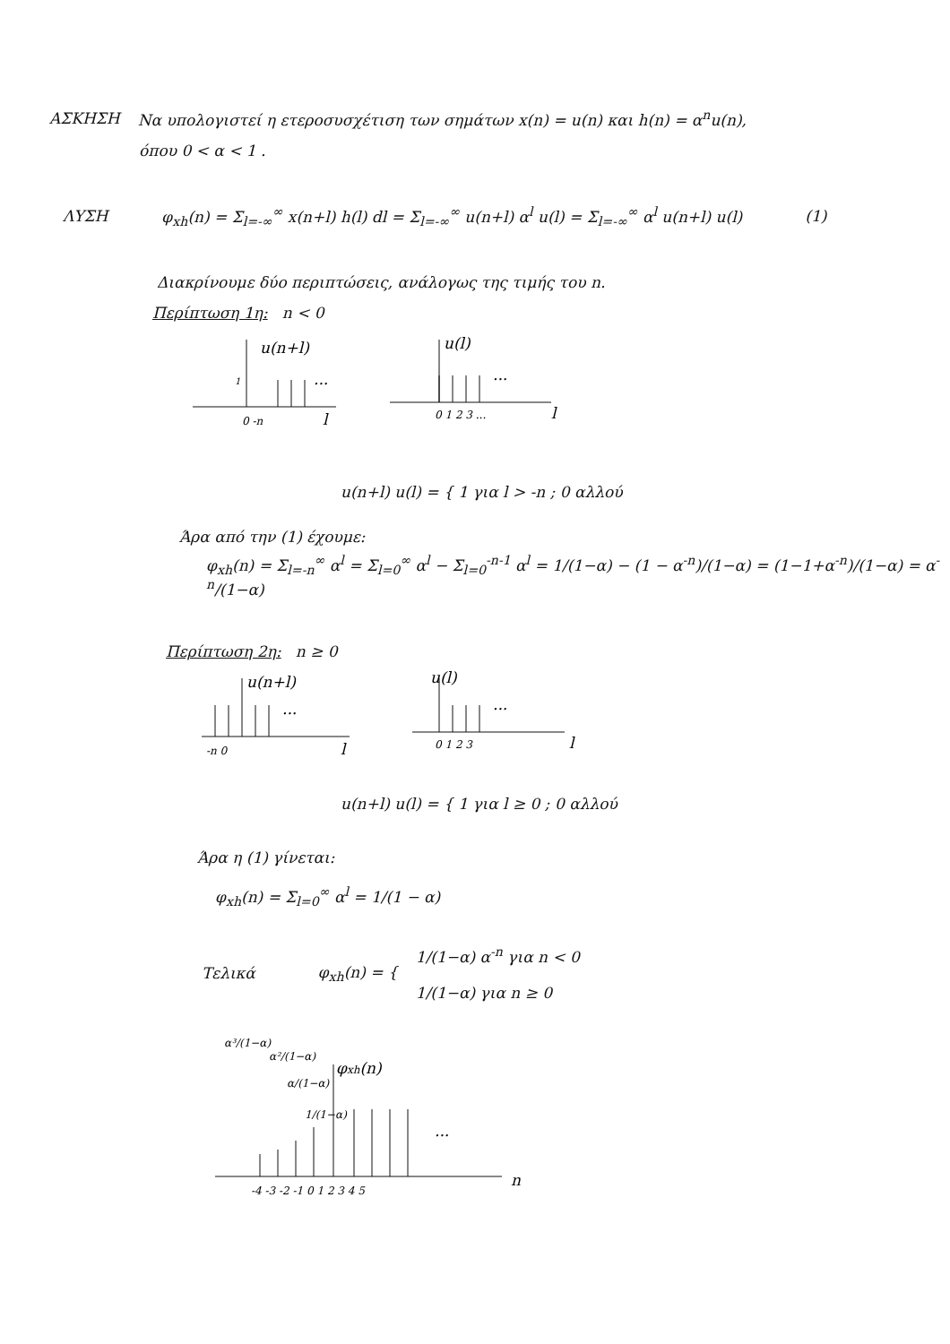ΑΣΚΗΣΗ Να υπολογιστεί η ετεροσυσχέτιση των σημάτων x(n) = u(n) και h(n) = α<sup>n</sup>u(n),
όπου 0 < α < 1 .
ΛΥΣΗ φ<sub>xh</sub>(n) = Σ<sub>l=-∞</sub><sup>∞</sup> x(n+l) h(l) dl = Σ<sub>l=-∞</sub><sup>∞</sup> u(n+l) α<sup>l</sup> u(l) = Σ<sub>l=-∞</sub><sup>∞</sup> α<sup>l</sup> u(n+l) u(l) (1)
Διακρίνουμε δύο περιπτώσεις, ανάλογως της τιμής του n.
Περίπτωση 1η: n < 0
u(n+l)
1
...
0 -n
l
u(l)
...
0 1 2 3 ...
l
u(n+l) u(l) = { 1 για l > -n ; 0 αλλού
Άρα από την (1) έχουμε:
φ<sub>xh</sub>(n) = Σ<sub>l=-n</sub><sup>∞</sup> α<sup>l</sup> = Σ<sub>l=0</sub><sup>∞</sup> α<sup>l</sup> − Σ<sub>l=0</sub><sup>-n-1</sup> α<sup>l</sup> = 1/(1−α) − (1 − α<sup>-n</sup>)/(1−α) = (1−1+α<sup>-n</sup>)/(1−α) = α<sup>-n</sup>/(1−α)
Περίπτωση 2η: n ≥ 0
u(n+l)
...
-n 0
l
u(l)
...
0 1 2 3
l
u(n+l) u(l) = { 1 για l ≥ 0 ; 0 αλλού
Άρα η (1) γίνεται:
φ<sub>xh</sub>(n) = Σ<sub>l=0</sub><sup>∞</sup> α<sup>l</sup> = 1/(1 − α)
Τελικά φ<sub>xh</sub>(n) = { 1/(1−α) α<sup>-n</sup> για n < 0
1/(1−α) για n ≥ 0
α³/(1−α)
α²/(1−α)
α/(1−α)
1/(1−α)
φxh(n)
...
-4 -3 -2 -1 0 1 2 3 4 5
n